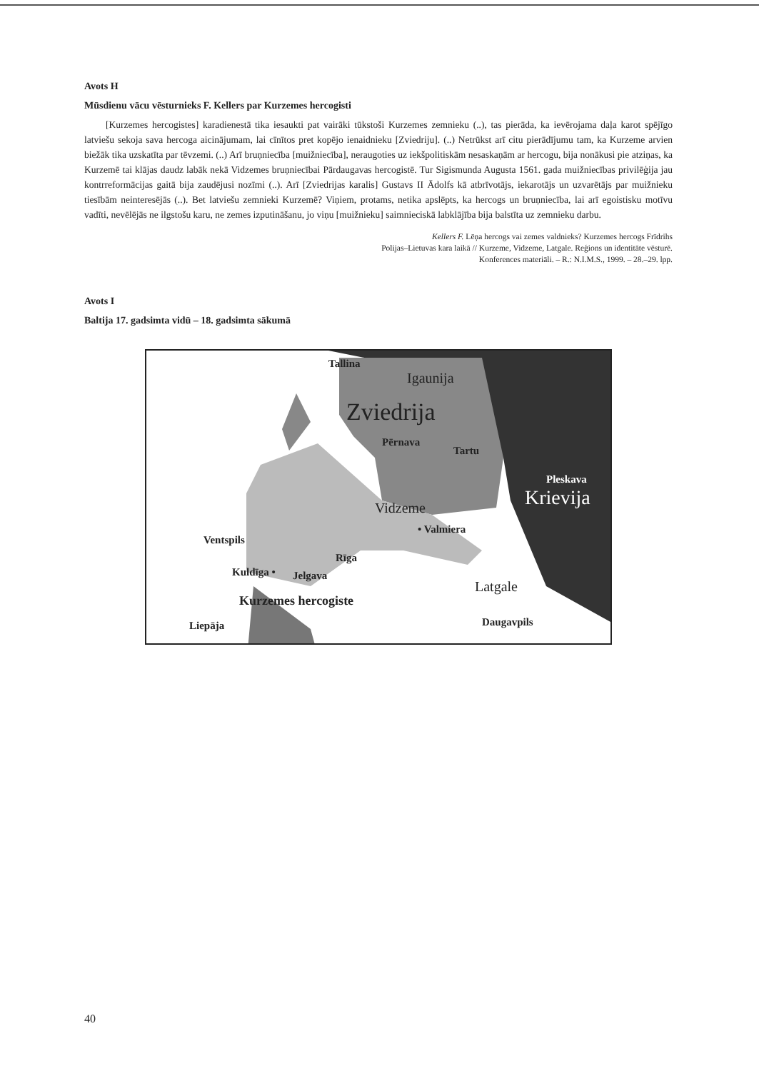Avots H
Mūsdienu vācu vēsturnieks F. Kellers par Kurzemes hercogisti
[Kurzemes hercogistes] karadienestā tika iesaukti pat vairāki tūkstoši Kurzemes zemnieku (..), tas pierāda, ka ievērojama daļa karot spējīgo latviešu sekoja sava hercoga aicinājumam, lai cīnītos pret kopējo ienaidnieku [Zviedriju]. (..) Netrūkst arī citu pierādījumu tam, ka Kurzeme arvien biežāk tika uzskatīta par tēvzemi. (..) Arī bruņniecība [muižniecība], neraugoties uz iekšpolitiskām nesaskaņām ar hercogu, bija nonākusi pie atziņas, ka Kurzemē tai klājas daudz labāk nekā Vidzemes bruņniecībai Pārdaugavas hercogistē. Tur Sigismunda Augusta 1561. gada muižniecības privilēģija jau kontrreformācijas gaitā bija zaudējusi nozīmi (..). Arī [Zviedrijas karalis] Gustavs II Ādolfs kā atbrīvotājs, iekarotājs un uzvarētājs par muižnieku tiesībām neinteresējās (..). Bet latviešu zemnieki Kurzemē? Viņiem, protams, netika apslēpts, ka hercogs un bruņniecība, lai arī egoistisku motīvu vadīti, nevēlējās ne ilgstošu karu, ne zemes izputināšanu, jo viņu [muižnieku] saimnieciskā labklājība bija balstīta uz zemnieku darbu.
Kellers F. Lēņa hercogs vai zemes valdnieks? Kurzemes hercogs Frīdrihs
Polijas–Lietuvas kara laikā // Kurzeme, Vidzeme, Latgale. Reģions un identitāte vēsturē.
Konferences materiāli. – R.: N.I.M.S., 1999. – 28.–29. lpp.
Avots I
Baltija 17. gadsimta vidū – 18. gadsimta sākumā
Tallina
Igaunija
Zviedrija
Pērnava
Tartu
Pleskava
Krievija Vidzeme
• Valmiera
Ventspils
Rīga
Kuldīga • Jelgava
Latgale
Kurzemes hercogiste
Liepāja Daugavpils
40